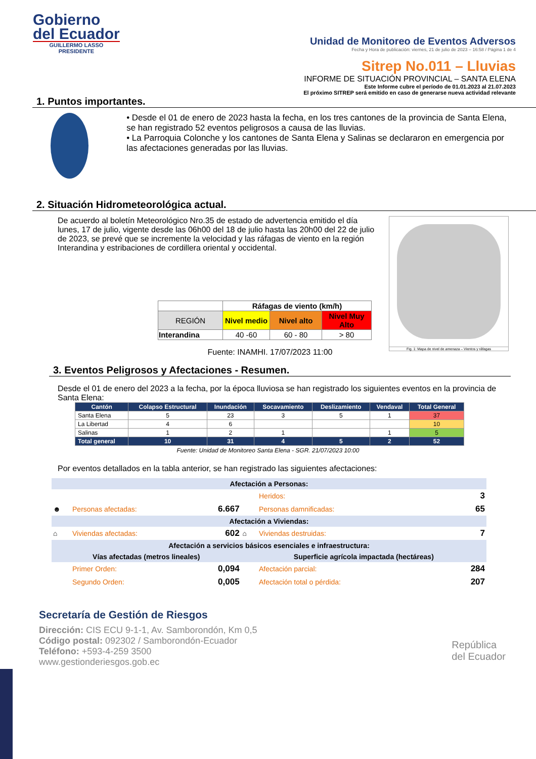Gobierno
del Ecuador
GUILLERMO LASSO
PRESIDENTE
Unidad de Monitoreo de Eventos Adversos
Fecha y Hora de publicación: viernes, 21 de julio de 2023 – 16:58 / Página 1 de 4
Sitrep No.011 – Lluvias
INFORME DE SITUACIÓN PROVINCIAL – SANTA ELENA
Este Informe cubre el período de 01.01.2023 al 21.07.2023
El próximo SITREP será emitido en caso de generarse nueva actividad relevante
1. Puntos importantes.
• Desde el 01 de enero de 2023 hasta la fecha, en los tres cantones de la provincia de Santa Elena, se han registrado 52 eventos peligrosos a causa de las lluvias.
• La Parroquia Colonche y los cantones de Santa Elena y Salinas se declararon en emergencia por las afectaciones generadas por las lluvias.
2. Situación Hidrometeorológica actual.
De acuerdo al boletín Meteorológico Nro.35 de estado de advertencia emitido el día lunes, 17 de julio, vigente desde las 06h00 del 18 de julio hasta las 20h00 del 22 de julio de 2023, se prevé que se incremente la velocidad y las ráfagas de viento en la región Interandina y estribaciones de cordillera oriental y occidental.
| | Ráfagas de viento (km/h) | | |
| REGIÓN | Nivel medio | Nivel alto | Nivel Muy Alto |
| Interandina | 40 -60 | 60 - 80 | > 80 |
Fuente: INAMHI. 17/07/2023 11:00
Fig. 1: Mapa de nivel de amenaza – Vientos y ráfagas
3. Eventos Peligrosos y Afectaciones - Resumen.
Desde el 01 de enero del 2023 a la fecha, por la época lluviosa se han registrado los siguientes eventos en la provincia de Santa Elena:
| Cantón | Colapso Estructural | Inundación | Socavamiento | Deslizamiento | Vendaval | Total General |
| --- | --- | --- | --- | --- | --- | --- |
| Santa Elena | 5 | 23 | 3 | 5 | 1 | 37 |
| La Libertad | 4 | 6 | | | | 10 |
| Salinas | 1 | 2 | 1 | | 1 | 5 |
| Total general | 10 | 31 | 4 | 5 | 2 | 52 |
Fuente: Unidad de Monitoreo Santa Elena - SGR. 21/07/2023 10:00
Por eventos detallados en la tabla anterior, se han registrado las siguientes afectaciones:
| Afectación a Personas: | | | | | |
| | | | | Heridos: | 3 |
| ☻ | Personas afectadas: | 6.667 | | Personas damnificadas: | 65 |
| Afectación a Viviendas: | | | | | |
| ⌂ | Viviendas afectadas: | 602 | ⌂ | Viviendas destruidas: | 7 |
| Afectación a servicios básicos esenciales e infraestructura: | | | | | |
| Vías afectadas (metros lineales) | | | Superficie agrícola impactada (hectáreas) | | |
| | Primer Orden: | 0,094 | | Afectación parcial: | 284 |
| | Segundo Orden: | 0,005 | | Afectación total o pérdida: | 207 |
Secretaría de Gestión de Riesgos
Dirección: CIS ECU 9-1-1, Av. Samborondón, Km 0,5
Código postal: 092302 / Samborondón-Ecuador
Teléfono: +593-4-259 3500
www.gestionderiesgos.gob.ec
República
del Ecuador